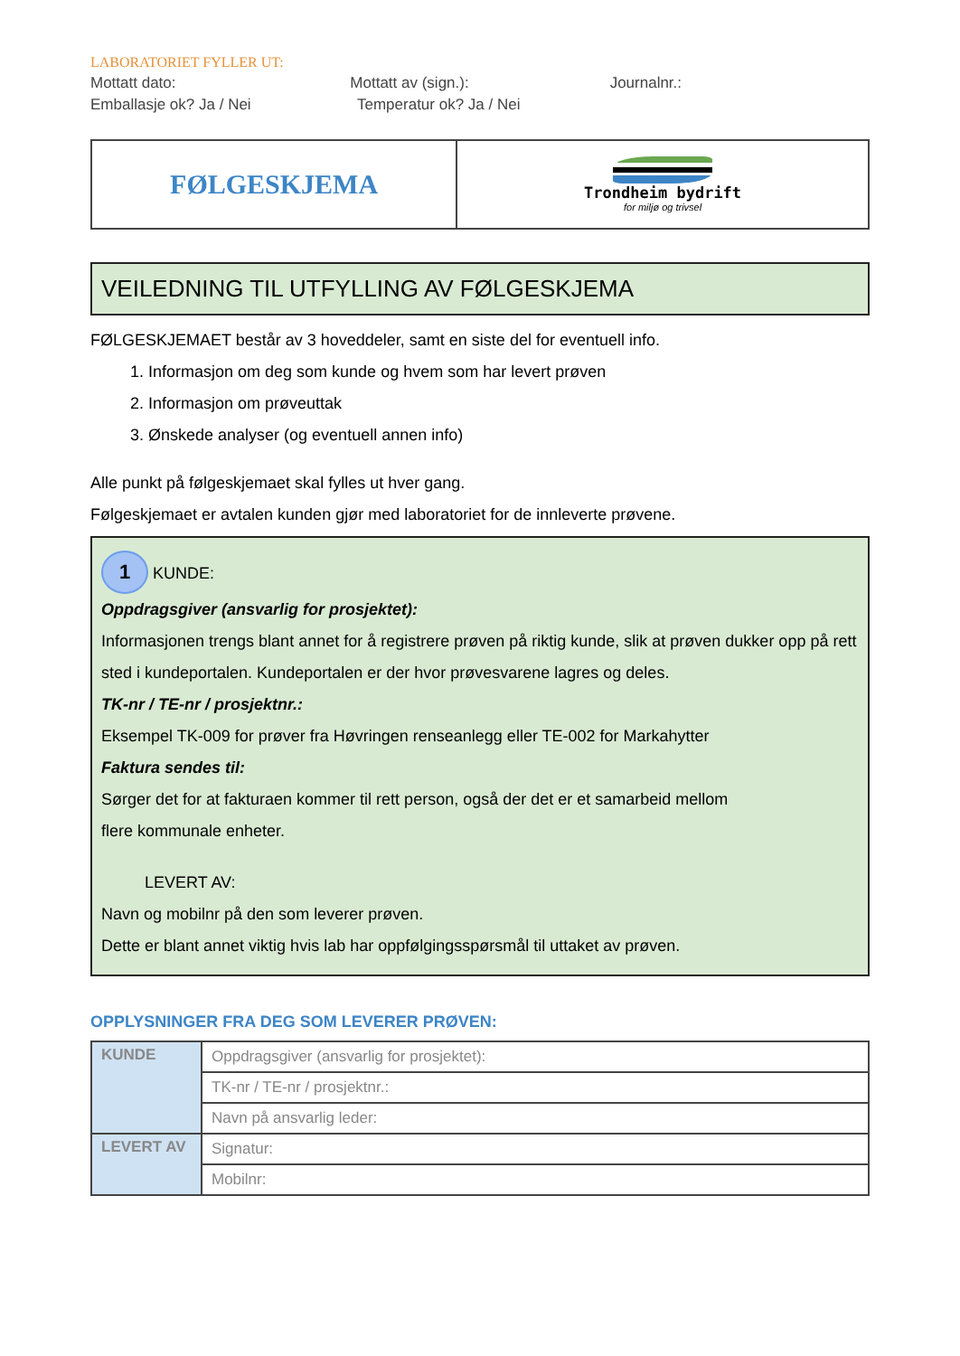LABORATORIET FYLLER UT:
Mottatt dato: Mottatt av (sign.): Journalnr.:
Emballasje ok? Ja / Nei Temperatur ok? Ja / Nei
| FØLGESKJEMA | Trondheim bydrift for miljø og trivsel |
VEILEDNING TIL UTFYLLING AV FØLGESKJEMA
FØLGESKJEMAET består av 3 hoveddeler, samt en siste del for eventuell info.
1. Informasjon om deg som kunde og hvem som har levert prøven
2. Informasjon om prøveuttak
3. Ønskede analyser (og eventuell annen info)
Alle punkt på følgeskjemaet skal fylles ut hver gang.
Følgeskjemaet er avtalen kunden gjør med laboratoriet for de innleverte prøvene.
1 KUNDE:
Oppdragsgiver (ansvarlig for prosjektet):
Informasjonen trengs blant annet for å registrere prøven på riktig kunde, slik at prøven dukker opp på rett sted i kundeportalen. Kundeportalen er der hvor prøvesvarene lagres og deles.
TK-nr / TE-nr / prosjektnr.:
Eksempel TK-009 for prøver fra Høvringen renseanlegg eller TE-002 for Markahytter
Faktura sendes til:
Sørger det for at fakturaen kommer til rett person, også der det er et samarbeid mellom
flere kommunale enheter.
LEVERT AV:
Navn og mobilnr på den som leverer prøven.
Dette er blant annet viktig hvis lab har oppfølgingsspørsmål til uttaket av prøven.
OPPLYSNINGER FRA DEG SOM LEVERER PRØVEN:
| KUNDE | Oppdragsgiver (ansvarlig for prosjektet): |
| | TK-nr / TE-nr / prosjektnr.: |
| | Navn på ansvarlig leder: |
| LEVERT AV | Signatur: |
| | Mobilnr: |